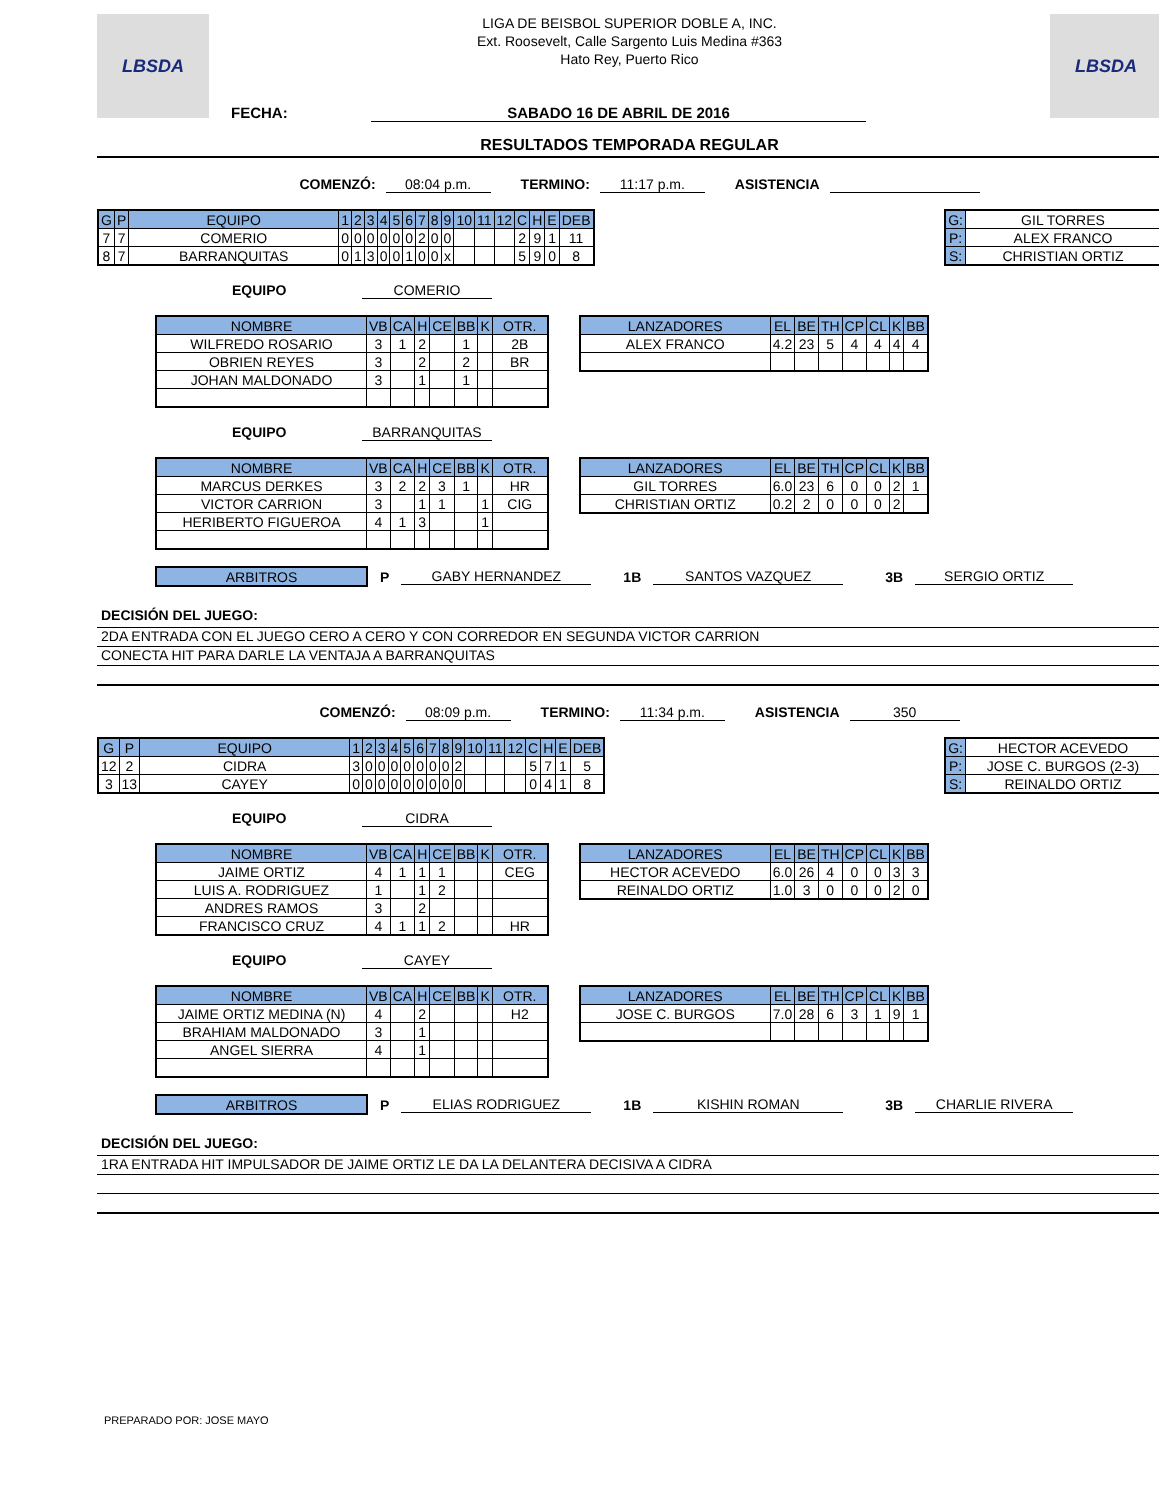LBSDA
LIGA DE BEISBOL SUPERIOR DOBLE A, INC.
Ext. Roosevelt, Calle Sargento Luis Medina #363
Hato Rey, Puerto Rico
LBSDA
FECHA: SABADO 16 DE ABRIL DE 2016
RESULTADOS TEMPORADA REGULAR
COMENZÓ: 08:04 p.m. TERMINO: 11:17 p.m. ASISTENCIA
| G | P | EQUIPO | 1 | 2 | 3 | 4 | 5 | 6 | 7 | 8 | 9 | 10 | 11 | 12 | C | H | E | DEB |
| --- | --- | --- | --- | --- | --- | --- | --- | --- | --- | --- | --- | --- | --- | --- | --- | --- | --- | --- |
| 7 | 7 | COMERIO | 0 | 0 | 0 | 0 | 0 | 0 | 2 | 0 | 0 | | | | 2 | 9 | 1 | 11 |
| 8 | 7 | BARRANQUITAS | 0 | 1 | 3 | 0 | 0 | 1 | 0 | 0 | x | | | | 5 | 9 | 0 | 8 |
| G: | GIL TORRES |
| P: | ALEX FRANCO |
| S: | CHRISTIAN ORTIZ |
EQUIPO COMERIO
| NOMBRE | VB | CA | H | CE | BB | K | OTR. |
| --- | --- | --- | --- | --- | --- | --- | --- |
| WILFREDO ROSARIO | 3 | 1 | 2 | | 1 | | 2B |
| OBRIEN REYES | 3 | | 2 | | 2 | | BR |
| JOHAN MALDONADO | 3 | | 1 | | 1 | | |
| LANZADORES | EL | BE | TH | CP | CL | K | BB |
| --- | --- | --- | --- | --- | --- | --- | --- |
| ALEX FRANCO | 4.2 | 23 | 5 | 4 | 4 | 4 | 4 |
EQUIPO BARRANQUITAS
| NOMBRE | VB | CA | H | CE | BB | K | OTR. |
| --- | --- | --- | --- | --- | --- | --- | --- |
| MARCUS DERKES | 3 | 2 | 2 | 3 | 1 | | HR |
| VICTOR CARRION | 3 | | 1 | 1 | | 1 | CIG |
| HERIBERTO FIGUEROA | 4 | 1 | 3 | | | 1 | |
| LANZADORES | EL | BE | TH | CP | CL | K | BB |
| --- | --- | --- | --- | --- | --- | --- | --- |
| GIL TORRES | 6.0 | 23 | 6 | 0 | 0 | 2 | 1 |
| CHRISTIAN ORTIZ | 0.2 | 2 | 0 | 0 | 0 | 2 | |
| ARBITROS |
| --- |
P GABY HERNANDEZ 1B SANTOS VAZQUEZ 3B SERGIO ORTIZ
DECISIÓN DEL JUEGO:
2DA ENTRADA CON EL JUEGO CERO A CERO Y CON CORREDOR EN SEGUNDA VICTOR CARRION
CONECTA HIT PARA DARLE LA VENTAJA A BARRANQUITAS
COMENZÓ: 08:09 p.m. TERMINO: 11:34 p.m. ASISTENCIA 350
| G | P | EQUIPO | 1 | 2 | 3 | 4 | 5 | 6 | 7 | 8 | 9 | 10 | 11 | 12 | C | H | E | DEB |
| --- | --- | --- | --- | --- | --- | --- | --- | --- | --- | --- | --- | --- | --- | --- | --- | --- | --- | --- |
| 12 | 2 | CIDRA | 3 | 0 | 0 | 0 | 0 | 0 | 0 | 0 | 2 | | | | 5 | 7 | 1 | 5 |
| 3 | 13 | CAYEY | 0 | 0 | 0 | 0 | 0 | 0 | 0 | 0 | 0 | | | | 0 | 4 | 1 | 8 |
| G: | HECTOR ACEVEDO |
| P: | JOSE C. BURGOS (2-3) |
| S: | REINALDO ORTIZ |
EQUIPO CIDRA
| NOMBRE | VB | CA | H | CE | BB | K | OTR. |
| --- | --- | --- | --- | --- | --- | --- | --- |
| JAIME ORTIZ | 4 | 1 | 1 | 1 | | | CEG |
| LUIS A. RODRIGUEZ | 1 | | 1 | 2 | | | |
| ANDRES RAMOS | 3 | | 2 | | | | |
| FRANCISCO CRUZ | 4 | 1 | 1 | 2 | | | HR |
| LANZADORES | EL | BE | TH | CP | CL | K | BB |
| --- | --- | --- | --- | --- | --- | --- | --- |
| HECTOR ACEVEDO | 6.0 | 26 | 4 | 0 | 0 | 3 | 3 |
| REINALDO ORTIZ | 1.0 | 3 | 0 | 0 | 0 | 2 | 0 |
EQUIPO CAYEY
| NOMBRE | VB | CA | H | CE | BB | K | OTR. |
| --- | --- | --- | --- | --- | --- | --- | --- |
| JAIME ORTIZ MEDINA (N) | 4 | | 2 | | | | H2 |
| BRAHIAM MALDONADO | 3 | | 1 | | | | |
| ANGEL SIERRA | 4 | | 1 | | | | |
| LANZADORES | EL | BE | TH | CP | CL | K | BB |
| --- | --- | --- | --- | --- | --- | --- | --- |
| JOSE C. BURGOS | 7.0 | 28 | 6 | 3 | 1 | 9 | 1 |
| ARBITROS |
| --- |
P ELIAS RODRIGUEZ 1B KISHIN ROMAN 3B CHARLIE RIVERA
DECISIÓN DEL JUEGO:
1RA ENTRADA HIT IMPULSADOR DE JAIME ORTIZ LE DA LA DELANTERA DECISIVA A CIDRA
PREPARADO POR: JOSE MAYO